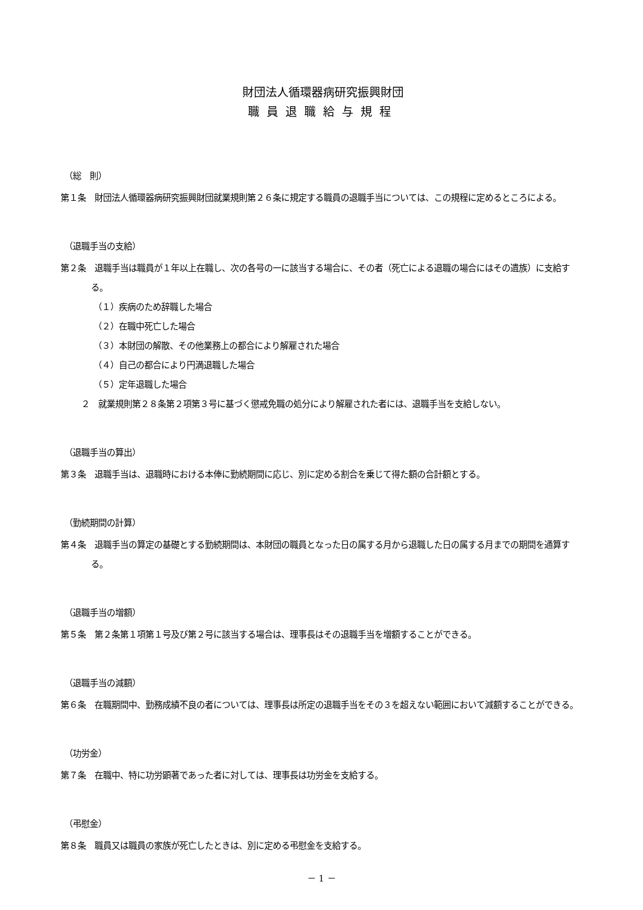財団法人循環器病研究振興財団
職員退職給与規程
（総　則）
第１条　財団法人循環器病研究振興財団就業規則第２６条に規定する職員の退職手当については、この規程に定めるところによる。
（退職手当の支給）
第２条　退職手当は職員が１年以上在職し、次の各号の一に該当する場合に、その者（死亡による退職の場合にはその遺族）に支給する。
（１）疾病のため辞職した場合
（２）在職中死亡した場合
（３）本財団の解散、その他業務上の都合により解雇された場合
（４）自己の都合により円満退職した場合
（５）定年退職した場合
２　就業規則第２８条第２項第３号に基づく懲戒免職の処分により解雇された者には、退職手当を支給しない。
（退職手当の算出）
第３条　退職手当は、退職時における本俸に勤続期間に応じ、別に定める割合を乗じて得た額の合計額とする。
（勤続期間の計算）
第４条　退職手当の算定の基礎とする勤続期間は、本財団の職員となった日の属する月から退職した日の属する月までの期間を通算する。
（退職手当の増額）
第５条　第２条第１項第１号及び第２号に該当する場合は、理事長はその退職手当を増額することができる。
（退職手当の減額）
第６条　在職期間中、勤務成績不良の者については、理事長は所定の退職手当をその３を超えない範囲において減額することができる。
（功労金）
第７条　在職中、特に功労顕著であった者に対しては、理事長は功労金を支給する。
（弔慰金）
第８条　職員又は職員の家族が死亡したときは、別に定める弔慰金を支給する。
－ 1 －